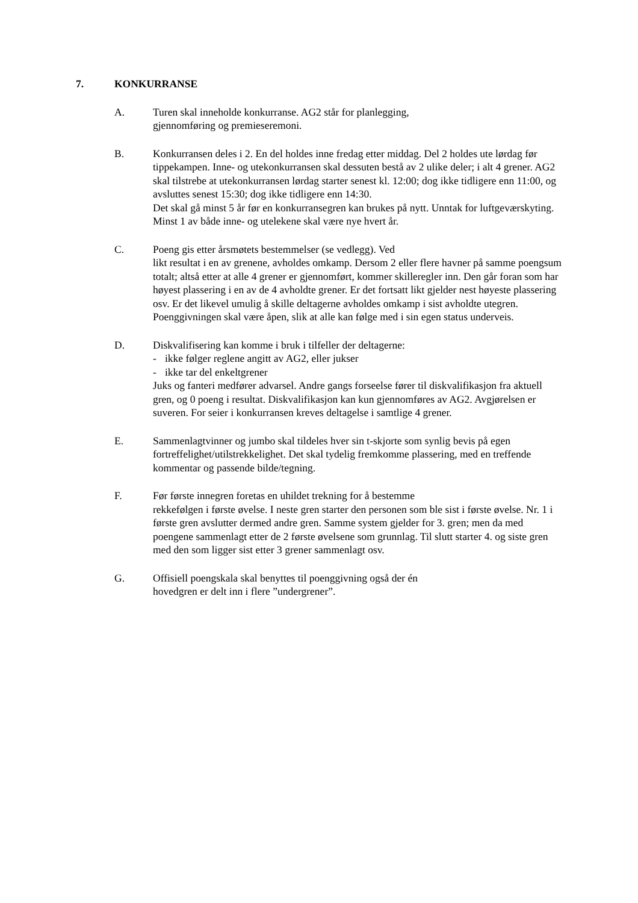7. KONKURRANSE
A. Turen skal inneholde konkurranse. AG2 står for planlegging,
gjennomføring og premieseremoni.
B. Konkurransen deles i 2. En del holdes inne fredag etter middag. Del 2 holdes ute lørdag før tippekampen. Inne- og utekonkurransen skal dessuten bestå av 2 ulike deler; i alt 4 grener. AG2 skal tilstrebe at utekonkurransen lørdag starter senest kl. 12:00; dog ikke tidligere enn 11:00, og avsluttes senest 15:30; dog ikke tidligere enn 14:30.
Det skal gå minst 5 år før en konkurransegren kan brukes på nytt. Unntak for luftgeværskyting. Minst 1 av både inne- og utelekene skal være nye hvert år.
C. Poeng gis etter årsmøtets bestemmelser (se vedlegg). Ved
likt resultat i en av grenene, avholdes omkamp. Dersom 2 eller flere havner på samme poengsum totalt; altså etter at alle 4 grener er gjennomført, kommer skilleregler inn. Den går foran som har høyest plassering i en av de 4 avholdte grener. Er det fortsatt likt gjelder nest høyeste plassering osv. Er det likevel umulig å skille deltagerne avholdes omkamp i sist avholdte utegren.
Poenggivningen skal være åpen, slik at alle kan følge med i sin egen status underveis.
D. Diskvalifisering kan komme i bruk i tilfeller der deltagerne:
- ikke følger reglene angitt av AG2, eller jukser
- ikke tar del enkeltgrener
Juks og fanteri medfører advarsel. Andre gangs forseelse fører til diskvalifikasjon fra aktuell gren, og 0 poeng i resultat. Diskvalifikasjon kan kun gjennomføres av AG2. Avgjørelsen er suveren. For seier i konkurransen kreves deltagelse i samtlige 4 grener.
E. Sammenlagtvinner og jumbo skal tildeles hver sin t-skjorte som synlig bevis på egen fortreffelighet/utilstrekkelighet. Det skal tydelig fremkomme plassering, med en treffende kommentar og passende bilde/tegning.
F. Før første innegren foretas en uhildet trekning for å bestemme
rekkefølgen i første øvelse. I neste gren starter den personen som ble sist i første øvelse. Nr. 1 i første gren avslutter dermed andre gren. Samme system gjelder for 3. gren; men da med poengene sammenlagt etter de 2 første øvelsene som grunnlag. Til slutt starter 4. og siste gren med den som ligger sist etter 3 grener sammenlagt osv.
G. Offisiell poengskala skal benyttes til poenggivning også der én
hovedgren er delt inn i flere ”undergrener”.